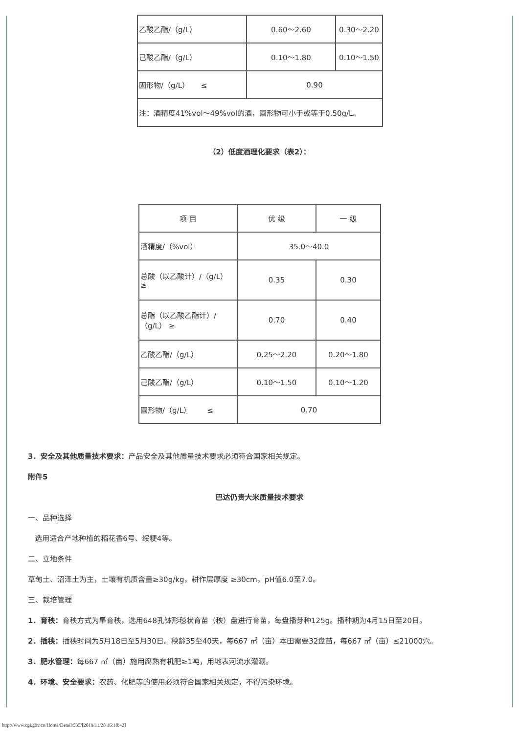| 乙酸乙酯/（g/L） | 0.60～2.60 | 0.30～2.20 |
| 己酸乙酯/（g/L） | 0.10～1.80 | 0.10～1.50 |
| 固形物/（g/L） ≤ | 0.90 | |
| 注：酒精度41%vol～49%vol的酒，固形物可小于或等于0.50g/L。 | | |
（2）低度酒理化要求（表2）：
| 项 目 | 优 级 | 一 级 |
| 酒精度/（%vol） | 35.0～40.0 | |
| 总酸（以乙酸计）/（g/L） ≥ | 0.35 | 0.30 |
| 总酯（以乙酸乙酯计）/（g/L） ≥ | 0.70 | 0.40 |
| 乙酸乙酯/（g/L） | 0.25～2.20 | 0.20～1.80 |
| 己酸乙酯/（g/L） | 0.10～1.50 | 0.10～1.20 |
| 固形物/（g/L） ≤ | 0.70 | |
3．安全及其他质量技术要求：产品安全及其他质量技术要求必须符合国家相关规定。
附件5
巴达仍贵大米质量技术要求
一、品种选择
选用适合产地种植的稻花香6号、绥粳4等。
二、立地条件
草甸土、沼泽土为主，土壤有机质含量≥30g/kg，耕作层厚度 ≥30cm，pH值6.0至7.0。
三、栽培管理
1．育秧：育秧方式为旱育秧，选用648孔钵形毯状育苗（秧）盘进行育苗，每盘播芽种125g。播种期为4月15日至20日。
2．插秧：插秧时间为5月18日至5月30日。秧龄35至40天，每667 ㎡（亩）本田需要32盘苗，每667 ㎡（亩）≤21000穴。
3．肥水管理：每667 ㎡（亩）施用腐熟有机肥≥1吨，用地表河流水灌溉。
4．环境、安全要求：农药、化肥等的使用必须符合国家相关规定，不得污染环境。
http://www.cgi.gov.cn/Home/Detail/535/[2019/11/28 16:18:42]